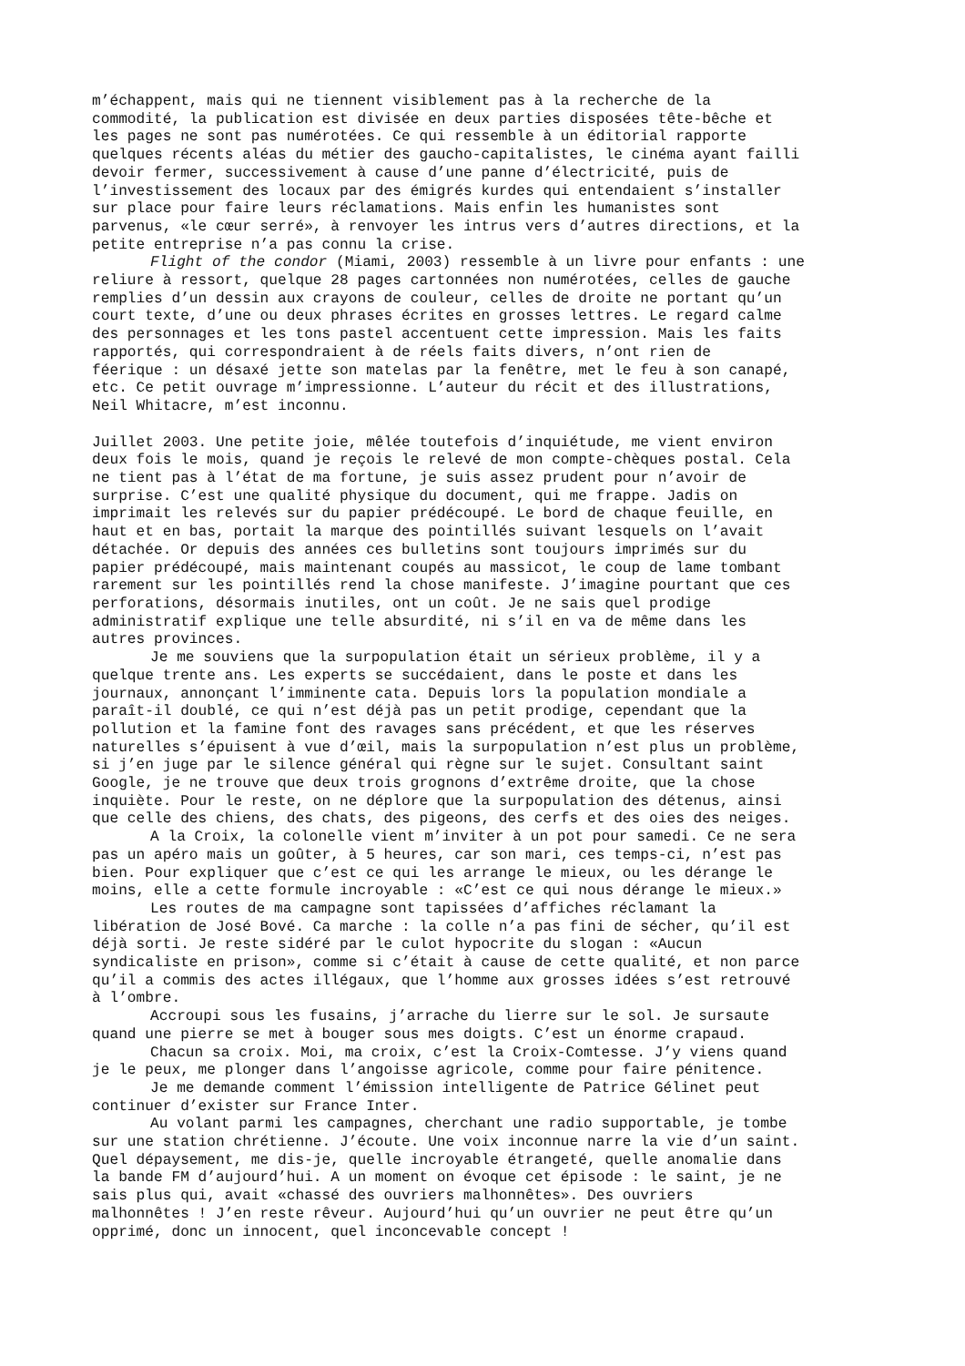m’échappent, mais qui ne tiennent visiblement pas à la recherche de la commodité, la publication est divisée en deux parties disposées tête-bêche et les pages ne sont pas numérotées. Ce qui ressemble à un éditorial rapporte quelques récents aléas du métier des gaucho-capitalistes, le cinéma ayant failli devoir fermer, successivement à cause d’une panne d’électricité, puis de l’investissement des locaux par des émigrés kurdes qui entendaient s’installer sur place pour faire leurs réclamations. Mais enfin les humanistes sont parvenus, «le cœur serré», à renvoyer les intrus vers d’autres directions, et la petite entreprise n’a pas connu la crise.
Flight of the condor (Miami, 2003) ressemble à un livre pour enfants : une reliure à ressort, quelque 28 pages cartonnées non numérotées, celles de gauche remplies d’un dessin aux crayons de couleur, celles de droite ne portant qu’un court texte, d’une ou deux phrases écrites en grosses lettres. Le regard calme des personnages et les tons pastel accentuent cette impression. Mais les faits rapportés, qui correspondraient à de réels faits divers, n’ont rien de féerique : un désaxé jette son matelas par la fenêtre, met le feu à son canapé, etc. Ce petit ouvrage m’impressionne. L’auteur du récit et des illustrations, Neil Whitacre, m’est inconnu.
Juillet 2003. Une petite joie, mêlée toutefois d’inquiétude, me vient environ deux fois le mois, quand je reçois le relevé de mon compte-chèques postal. Cela ne tient pas à l’état de ma fortune, je suis assez prudent pour n’avoir de surprise. C’est une qualité physique du document, qui me frappe. Jadis on imprimait les relevés sur du papier prédécoupé. Le bord de chaque feuille, en haut et en bas, portait la marque des pointillés suivant lesquels on l’avait détachée. Or depuis des années ces bulletins sont toujours imprimés sur du papier prédécoupé, mais maintenant coupés au massicot, le coup de lame tombant rarement sur les pointillés rend la chose manifeste. J’imagine pourtant que ces perforations, désormais inutiles, ont un coût. Je ne sais quel prodige administratif explique une telle absurdité, ni s’il en va de même dans les autres provinces.
Je me souviens que la surpopulation était un sérieux problème, il y a quelque trente ans. Les experts se succédaient, dans le poste et dans les journaux, annonçant l’imminente cata. Depuis lors la population mondiale a paraît-il doublé, ce qui n’est déjà pas un petit prodige, cependant que la pollution et la famine font des ravages sans précédent, et que les réserves naturelles s’épuisent à vue d’œil, mais la surpopulation n’est plus un problème, si j’en juge par le silence général qui règne sur le sujet. Consultant saint Google, je ne trouve que deux trois grognons d’extrême droite, que la chose inquiète. Pour le reste, on ne déplore que la surpopulation des détenus, ainsi que celle des chiens, des chats, des pigeons, des cerfs et des oies des neiges.
A la Croix, la colonelle vient m’inviter à un pot pour samedi. Ce ne sera pas un apéro mais un goûter, à 5 heures, car son mari, ces temps-ci, n’est pas bien. Pour expliquer que c’est ce qui les arrange le mieux, ou les dérange le moins, elle a cette formule incroyable : «C’est ce qui nous dérange le mieux.»
Les routes de ma campagne sont tapissées d’affiches réclamant la libération de José Bové. Ca marche : la colle n’a pas fini de sécher, qu’il est déjà sorti. Je reste sidéré par le culot hypocrite du slogan : «Aucun syndicaliste en prison», comme si c’était à cause de cette qualité, et non parce qu’il a commis des actes illégaux, que l’homme aux grosses idées s’est retrouvé à l’ombre.
Accroupi sous les fusains, j’arrache du lierre sur le sol. Je sursaute quand une pierre se met à bouger sous mes doigts. C’est un énorme crapaud.
Chacun sa croix. Moi, ma croix, c’est la Croix-Comtesse. J’y viens quand je le peux, me plonger dans l’angoisse agricole, comme pour faire pénitence.
Je me demande comment l’émission intelligente de Patrice Gélinet peut continuer d’exister sur France Inter.
Au volant parmi les campagnes, cherchant une radio supportable, je tombe sur une station chrétienne. J’écoute. Une voix inconnue narre la vie d’un saint. Quel dépaysement, me dis-je, quelle incroyable étrangeté, quelle anomalie dans la bande FM d’aujourd’hui. A un moment on évoque cet épisode : le saint, je ne sais plus qui, avait «chassé des ouvriers malhonnêtes». Des ouvriers malhonnêtes ! J’en reste rêveur. Aujourd’hui qu’un ouvrier ne peut être qu’un opprimé, donc un innocent, quel inconcevable concept !